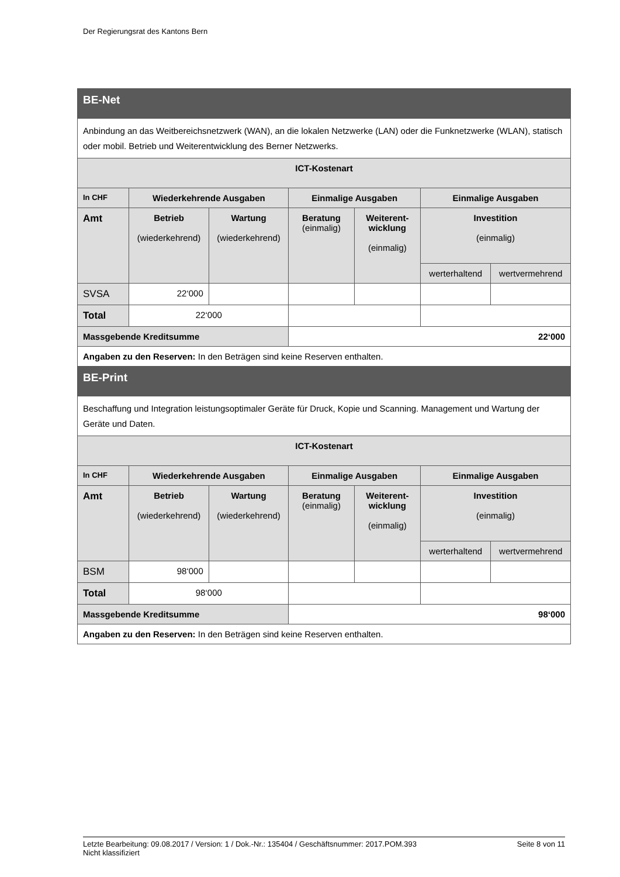Der Regierungsrat des Kantons Bern
| BE-Net | | | | | | |
| --- | --- | --- | --- | --- | --- | --- |
| Anbindung an das Weitbereichsnetzwerk (WAN), an die lokalen Netzwerke (LAN) oder die Funknetzwerke (WLAN), statisch oder mobil. Betrieb und Weiterentwicklung des Berner Netzwerks. | | | | | | |
| ICT-Kostenart | | | | | | |
| In CHF | Wiederkehrende Ausgaben | | Einmalige Ausgaben | | Einmalige Ausgaben | |
| Amt | Betrieb (wiederkehrend) | Wartung (wiederkehrend) | Beratung (einmalig) | Weiterent- wicklung (einmalig) | Investition (einmalig) | |
| | | | | | werterhaltend | wertvermehrend |
| SVSA | 22‘000 | | | | | |
| Total | 22‘000 | | | | | |
| Massgebende Kreditsumme | | | 22‘000 | | | |
| Angaben zu den Reserven: In den Beträgen sind keine Reserven enthalten. | | | | | | |
| BE-Print | | | | | | |
| Beschaffung und Integration leistungsoptimaler Geräte für Druck, Kopie und Scanning. Management und Wartung der Geräte und Daten. | | | | | | |
| ICT-Kostenart | | | | | | |
| In CHF | Wiederkehrende Ausgaben | | Einmalige Ausgaben | | Einmalige Ausgaben | |
| Amt | Betrieb (wiederkehrend) | Wartung (wiederkehrend) | Beratung (einmalig) | Weiterent- wicklung (einmalig) | Investition (einmalig) | |
| | | | | | werterhaltend | wertvermehrend |
| BSM | 98‘000 | | | | | |
| Total | 98‘000 | | | | | |
| Massgebende Kreditsumme | | | 98‘000 | | | |
| Angaben zu den Reserven: In den Beträgen sind keine Reserven enthalten. | | | | | | |
Letzte Bearbeitung: 09.08.2017 / Version: 1 / Dok.-Nr.: 135404 / Geschäftsnummer: 2017.POM.393
Nicht klassifiziert
Seite 8 von 11